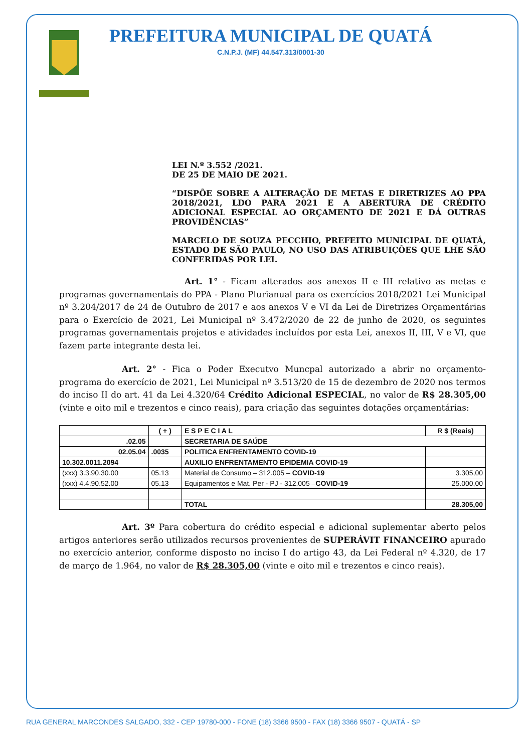PREFEITURA MUNICIPAL DE QUATÁ
C.N.P.J. (MF) 44.547.313/0001-30
LEI N.º 3.552 /2021.
DE 25 DE MAIO DE 2021.
“DISPÕE SOBRE A ALTERAÇÃO DE METAS E DIRETRIZES AO PPA 2018/2021, LDO PARA 2021 E A ABERTURA DE CRÉDITO ADICIONAL ESPECIAL AO ORÇAMENTO DE 2021 E DÁ OUTRAS PROVIDÊNCIAS”
MARCELO DE SOUZA PECCHIO, PREFEITO MUNICIPAL DE QUATÁ, ESTADO DE SÃO PAULO, NO USO DAS ATRIBUIÇÕES QUE LHE SÃO CONFERIDAS POR LEI.
Art. 1° - Ficam alterados aos anexos II e III relativo as metas e programas governamentais do PPA - Plano Plurianual para os exercícios 2018/2021 Lei Municipal nº 3.204/2017 de 24 de Outubro de 2017 e aos anexos V e VI da Lei de Diretrizes Orçamentárias para o Exercício de 2021, Lei Municipal nº 3.472/2020 de 22 de junho de 2020, os seguintes programas governamentais projetos e atividades incluídos por esta Lei, anexos II, III, V e VI, que fazem parte integrante desta lei.
Art. 2° - Fica o Poder Executvo Muncpal autorizado a abrir no orçamento-programa do exercício de 2021, Lei Municipal nº 3.513/20 de 15 de dezembro de 2020 nos termos do inciso II do art. 41 da Lei 4.320/64 Crédito Adicional ESPECIAL, no valor de R$ 28.305,00 (vinte e oito mil e trezentos e cinco reais), para criação das seguintes dotações orçamentárias:
| | ( + ) | E S P E C I A L | R $ (Reais) |
| --- | --- | --- | --- |
| .02.05 | | SECRETARIA DE SAÚDE | |
| 02.05.04 | .0035 | POLITICA ENFRENTAMENTO COVID-19 | |
| 10.302.0011.2094 | | AUXILIO ENFRENTAMENTO EPIDEMIA COVID-19 | |
| (xxx) 3.3.90.30.00 | 05.13 | Material de Consumo – 312.005 – COVID-19 | 3.305,00 |
| (xxx) 4.4.90.52.00 | 05.13 | Equipamentos e Mat. Per - PJ - 312.005 – COVID-19 | 25.000,00 |
| | | TOTAL | 28.305,00 |
Art. 3º Para cobertura do crédito especial e adicional suplementar aberto pelos artigos anteriores serão utilizados recursos provenientes de SUPERÁVIT FINANCEIRO apurado no exercício anterior, conforme disposto no inciso I do artigo 43, da Lei Federal nº 4.320, de 17 de março de 1.964, no valor de R$ 28.305,00 (vinte e oito mil e trezentos e cinco reais).
RUA GENERAL MARCONDES SALGADO, 332 - CEP 19780-000 - FONE (18) 3366 9500 - FAX (18) 3366 9507 - QUATÁ - SP